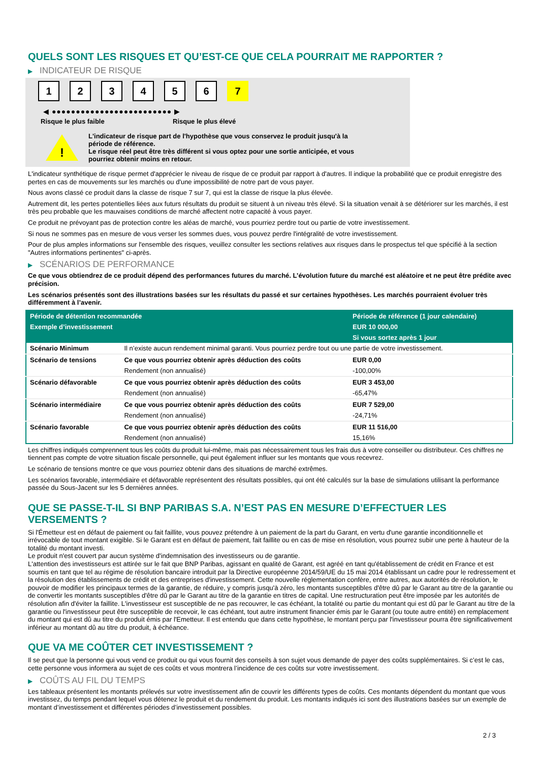QUELS SONT LES RISQUES ET QU’EST-CE QUE CELA POURRAIT ME RAPPORTER ?
▶ INDICATEUR DE RISQUE
1 2 3 4 5 6 7
◀ ●●●●●●●●●●●●●●●●●●●●●●●●● ▶
Risque le plus faible Risque le plus élevé
!
L'indicateur de risque part de l'hypothèse que vous conservez le produit jusqu'à la
période de référence.
Le risque réel peut être très différent si vous optez pour une sortie anticipée, et vous
pourriez obtenir moins en retour.
L'indicateur synthétique de risque permet d'apprécier le niveau de risque de ce produit par rapport à d'autres. Il indique la probabilité que ce produit enregistre des pertes en cas de mouvements sur les marchés ou d'une impossibilité de notre part de vous payer.
Nous avons classé ce produit dans la classe de risque 7 sur 7, qui est la classe de risque la plus élevée.
Autrement dit, les pertes potentielles liées aux futurs résultats du produit se situent à un niveau très élevé. Si la situation venait à se détériorer sur les marchés, il est très peu probable que les mauvaises conditions de marché affectent notre capacité à vous payer.
Ce produit ne prévoyant pas de protection contre les aléas de marché, vous pourriez perdre tout ou partie de votre investissement.
Si nous ne sommes pas en mesure de vous verser les sommes dues, vous pouvez perdre l'intégralité de votre investissement.
Pour de plus amples informations sur l'ensemble des risques, veuillez consulter les sections relatives aux risques dans le prospectus tel que spécifié à la section "Autres informations pertinentes" ci-après.
▶ SCÉNARIOS DE PERFORMANCE
Ce que vous obtiendrez de ce produit dépend des performances futures du marché. L’évolution future du marché est aléatoire et ne peut être prédite avec précision.
Les scénarios présentés sont des illustrations basées sur les résultats du passé et sur certaines hypothèses. Les marchés pourraient évoluer très différemment à l’avenir.
| Période de détention recommandée | | Période de référence (1 jour calendaire) |
| --- | --- | --- |
| Exemple d’investissement | | EUR 10 000,00 |
| | | Si vous sortez après 1 jour |
| Scénario Minimum | Il n’existe aucun rendement minimal garanti. Vous pourriez perdre tout ou une partie de votre investissement. | |
| Scénario de tensions | Ce que vous pourriez obtenir après déduction des coûts | EUR 0,00 |
| | Rendement (non annualisé) | -100,00% |
| Scénario défavorable | Ce que vous pourriez obtenir après déduction des coûts | EUR 3 453,00 |
| | Rendement (non annualisé) | -65,47% |
| Scénario intermédiaire | Ce que vous pourriez obtenir après déduction des coûts | EUR 7 529,00 |
| | Rendement (non annualisé) | -24,71% |
| Scénario favorable | Ce que vous pourriez obtenir après déduction des coûts | EUR 11 516,00 |
| | Rendement (non annualisé) | 15,16% |
Les chiffres indiqués comprennent tous les coûts du produit lui-même, mais pas nécessairement tous les frais dus à votre conseiller ou distributeur. Ces chiffres ne tiennent pas compte de votre situation fiscale personnelle, qui peut également influer sur les montants que vous recevrez.
Le scénario de tensions montre ce que vous pourriez obtenir dans des situations de marché extrêmes.
Les scénarios favorable, intermédiaire et défavorable représentent des résultats possibles, qui ont été calculés sur la base de simulations utilisant la performance passée du Sous-Jacent sur les 5 dernières années.
QUE SE PASSE-T-IL SI BNP PARIBAS S.A. N’EST PAS EN MESURE D’EFFECTUER LES VERSEMENTS ?
Si l'Émetteur est en défaut de paiement ou fait faillite, vous pouvez prétendre à un paiement de la part du Garant, en vertu d'une garantie inconditionnelle et irrévocable de tout montant exigible. Si le Garant est en défaut de paiement, fait faillite ou en cas de mise en résolution, vous pourrez subir une perte à hauteur de la totalité du montant investi.
Le produit n'est couvert par aucun système d'indemnisation des investisseurs ou de garantie.
L'attention des investisseurs est attirée sur le fait que BNP Paribas, agissant en qualité de Garant, est agréé en tant qu'établissement de crédit en France et est soumis en tant que tel au régime de résolution bancaire introduit par la Directive européenne 2014/59/UE du 15 mai 2014 établissant un cadre pour le redressement et la résolution des établissements de crédit et des entreprises d'investissement. Cette nouvelle réglementation confère, entre autres, aux autorités de résolution, le pouvoir de modifier les principaux termes de la garantie, de réduire, y compris jusqu'à zéro, les montants susceptibles d'être dû par le Garant au titre de la garantie ou de convertir les montants susceptibles d'être dû par le Garant au titre de la garantie en titres de capital. Une restructuration peut être imposée par les autorités de résolution afin d'éviter la faillite. L'investisseur est susceptible de ne pas recouvrer, le cas échéant, la totalité ou partie du montant qui est dû par le Garant au titre de la garantie ou l'investisseur peut être susceptible de recevoir, le cas échéant, tout autre instrument financier émis par le Garant (ou toute autre entité) en remplacement du montant qui est dû au titre du produit émis par l'Emetteur. Il est entendu que dans cette hypothèse, le montant perçu par l'investisseur pourra être significativement inférieur au montant dû au titre du produit, à échéance.
QUE VA ME COÛTER CET INVESTISSEMENT ?
Il se peut que la personne qui vous vend ce produit ou qui vous fournit des conseils à son sujet vous demande de payer des coûts supplémentaires. Si c’est le cas, cette personne vous informera au sujet de ces coûts et vous montrera l’incidence de ces coûts sur votre investissement.
▶ COÛTS AU FIL DU TEMPS
Les tableaux présentent les montants prélevés sur votre investissement afin de couvrir les différents types de coûts. Ces montants dépendent du montant que vous investissez, du temps pendant lequel vous détenez le produit et du rendement du produit. Les montants indiqués ici sont des illustrations basées sur un exemple de montant d’investissement et différentes périodes d’investissement possibles.
2 / 3